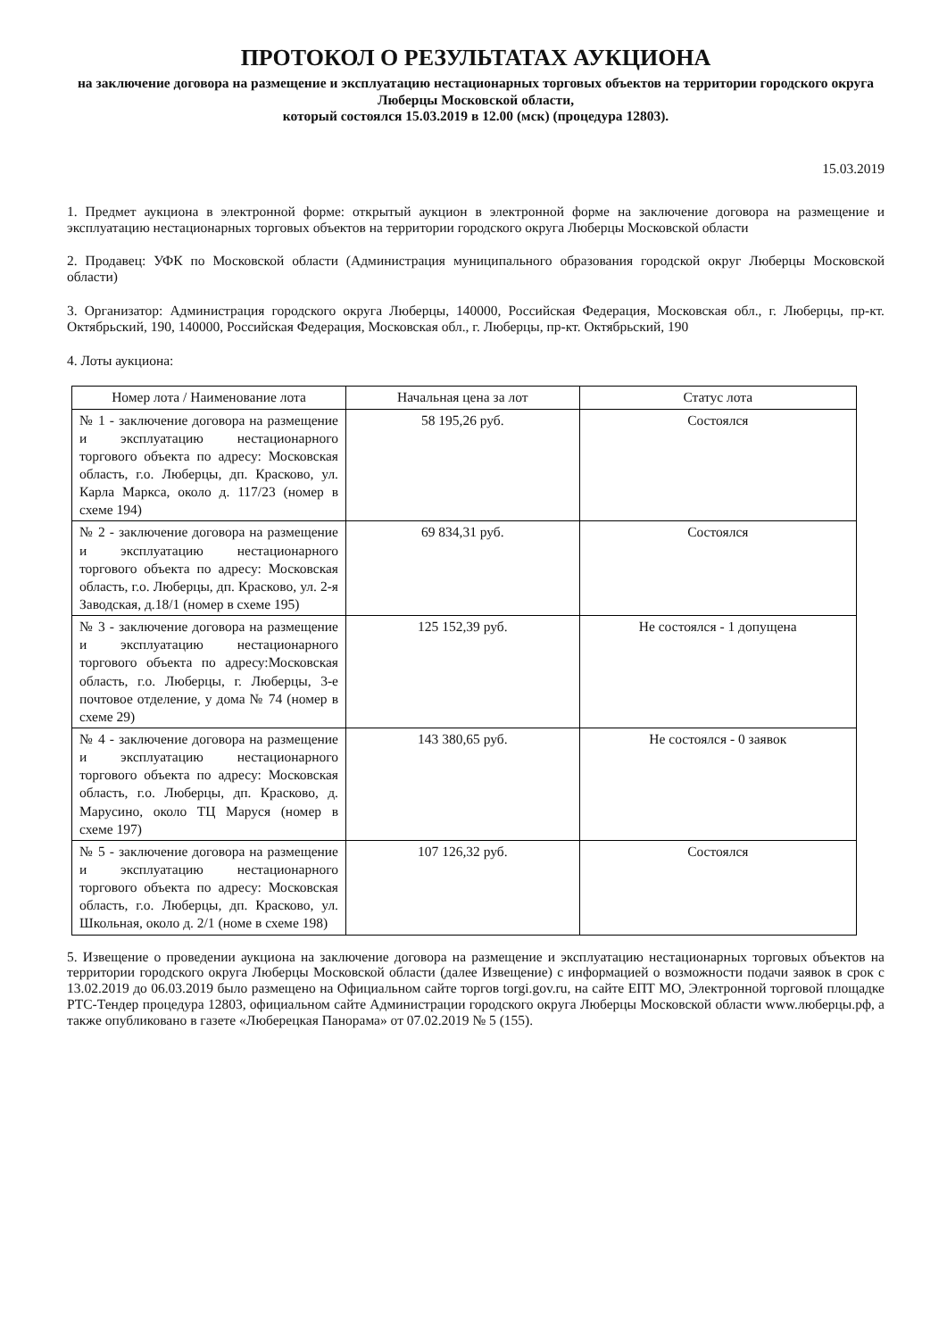ПРОТОКОЛ О РЕЗУЛЬТАТАХ АУКЦИОНА
на заключение договора на размещение и эксплуатацию нестационарных торговых объектов на территории городского округа Люберцы Московской области,
который состоялся 15.03.2019 в 12.00 (мск) (процедура 12803).
15.03.2019
1. Предмет аукциона в электронной форме: открытый аукцион в электронной форме на заключение договора на размещение и эксплуатацию нестационарных торговых объектов на территории городского округа Люберцы Московской области
2. Продавец: УФК по Московской области (Администрация муниципального образования городской округ Люберцы Московской области)
3. Организатор: Администрация городского округа Люберцы, 140000, Российская Федерация, Московская обл., г. Люберцы, пр-кт. Октябрьский, 190, 140000, Российская Федерация, Московская обл., г. Люберцы, пр-кт. Октябрьский, 190
4. Лоты аукциона:
| Номер лота / Наименование лота | Начальная цена за лот | Статус лота |
| --- | --- | --- |
| № 1 - заключение договора на размещение и эксплуатацию нестационарного торгового объекта по адресу: Московская область, г.о. Люберцы, дп. Красково, ул. Карла Маркса, около д. 117/23 (номер в схеме 194) | 58 195,26 руб. | Состоялся |
| № 2 - заключение договора на размещение и эксплуатацию нестационарного торгового объекта по адресу: Московская область, г.о. Люберцы, дп. Красково, ул. 2-я Заводская, д.18/1 (номер в схеме 195) | 69 834,31 руб. | Состоялся |
| № 3 - заключение договора на размещение и эксплуатацию нестационарного торгового объекта по адресу:Московская область, г.о. Люберцы, г. Люберцы, 3-е почтовое отделение, у дома № 74 (номер в схеме 29) | 125 152,39 руб. | Не состоялся - 1 допущена |
| № 4 - заключение договора на размещение и эксплуатацию нестационарного торгового объекта по адресу: Московская область, г.о. Люберцы, дп. Красково, д. Марусино, около ТЦ Маруся (номер в схеме 197) | 143 380,65 руб. | Не состоялся - 0 заявок |
| № 5 - заключение договора на размещение и эксплуатацию нестационарного торгового объекта по адресу: Московская область, г.о. Люберцы, дп. Красково, ул. Школьная, около д. 2/1 (номе в схеме 198) | 107 126,32 руб. | Состоялся |
5. Извещение о проведении аукциона на заключение договора на размещение и эксплуатацию нестационарных торговых объектов на территории городского округа Люберцы Московской области (далее Извещение) с информацией о возможности подачи заявок в срок с 13.02.2019 до 06.03.2019 было размещено на Официальном сайте торгов torgi.gov.ru, на сайте ЕПТ МО, Электронной торговой площадке РТС-Тендер процедура 12803, официальном сайте Администрации городского округа Люберцы Московской области www.люберцы.рф, а также опубликовано в газете «Люберецкая Панорама» от 07.02.2019 № 5 (155).